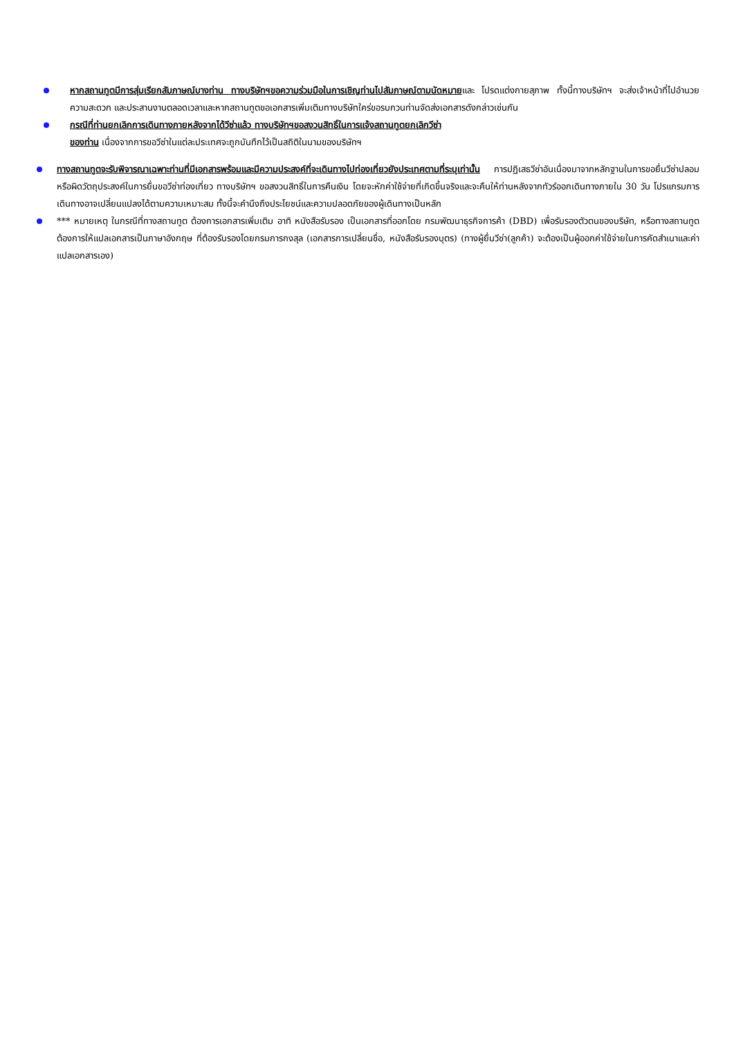หากสถานทูตมีการสุ่มเรียกสัมภาษณ์บางท่าน ทางบริษัทฯขอความร่วมมือในการเชิญท่านไปสัมภาษณ์ตามนัดหมายและ โปรดแต่งกายสุภาพ ทั้งนี้ทางบริษัทฯ จะส่งเจ้าหน้าที่ไปอำนวยความสะดวก และประสานงานตลอดเวลาและหากสถานทูตขอเอกสารเพิ่มเติมทางบริษัทใคร่ขอรบกวนท่านจัดส่งเอกสารดังกล่าวเช่นกัน
กรณีที่ท่านยกเลิกการเดินทางภายหลังจากได้วีซ่าแล้ว ทางบริษัทฯขอสงวนสิทธิ์ในการแจ้งสถานทูตยกเลิกวีซ่า
ของท่าน เนื่องจากการขอวีซ่าในแต่ละประเทศจะถูกบันทึกไว้เป็นสถิติในนามของบริษัทฯ
ทางสถานทูตจะรับพิจารณาเฉพาะท่านที่มีเอกสารพร้อมและมีความประสงค์ที่จะเดินทางไปท่องเที่ยวยังประเทศตามที่ระบุเท่านั้น การปฏิเสธวีซ่าอันเนื่องมาจากหลักฐานในการขอยื่นวีซ่าปลอมหรือผิดวัตถุประสงค์ในการยื่นขอวีซ่าท่องเที่ยว ทางบริษัทฯ ขอสงวนสิทธิ์ในการคืนเงิน โดยจะหักค่าใช้จ่ายที่เกิดขึ้นจริงและจะคืนให้ท่านหลังจากทัวร์ออกเดินทางภายใน 30 วัน โปรแกรมการเดินทางอาจเปลี่ยนแปลงได้ตามความเหมาะสม ทั้งนี้จะคำนึงถึงประโยชน์และความปลอดภัยของผู้เดินทางเป็นหลัก
*** หมายเหตุ ในกรณีที่ทางสถานทูต ต้องการเอกสารเพิ่มเติม อาทิ หนังสือรับรอง เป็นเอกสารที่ออกโดย กรมพัฒนาธุรกิจการค้า (DBD) เพื่อรับรองตัวตนของบริษัท, หรือทางสถานทูตต้องการให้แปลเอกสารเป็นภาษาอังกฤษ ที่ต้องรับรองโดยกรมการกงสุล (เอกสารการเปลี่ยนชื่อ, หนังสือรับรองบุตร) (ทางผู้ยื่นวีซ่า(ลูกค้า) จะต้องเป็นผู้ออกค่าใช้จ่ายในการคัดสำเนาและค่าแปลเอกสารเอง)